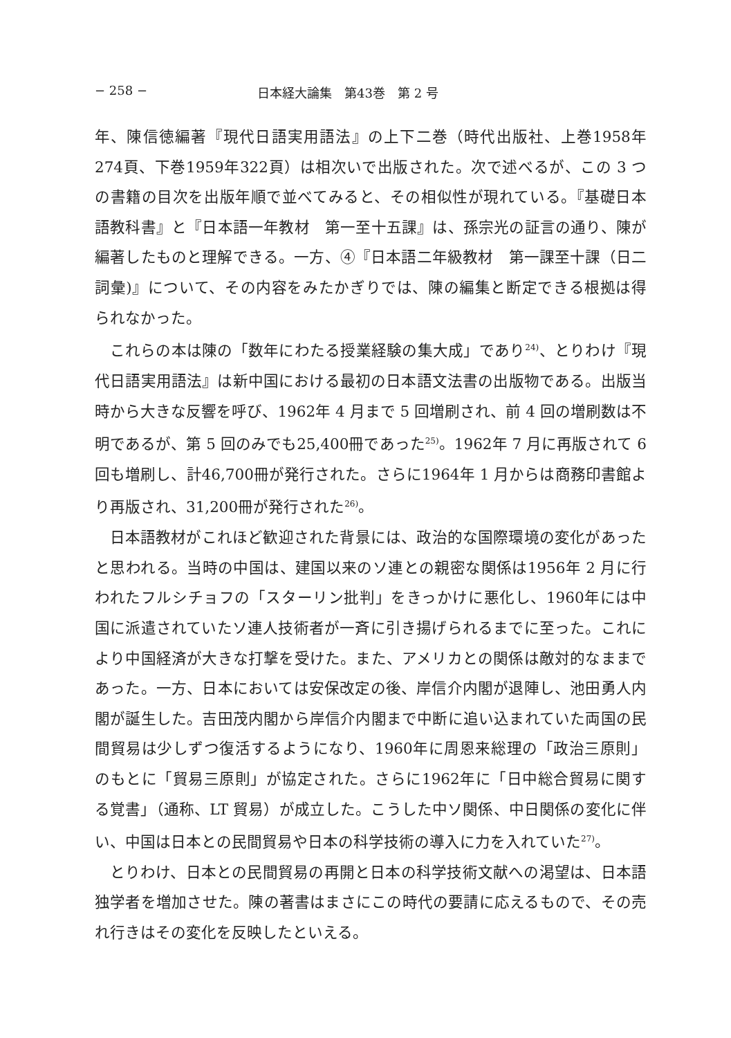− 258 − 日本経大論集　第43巻　第 2 号
年、陳信徳編著『現代日語実用語法』の上下二巻（時代出版社、上巻1958年274頁、下巻1959年322頁）は相次いで出版された。次で述べるが、この 3 つの書籍の目次を出版年順で並べてみると、その相似性が現れている。『基礎日本語教科書』と『日本語一年教材　第一至十五課』は、孫宗光の証言の通り、陳が編著したものと理解できる。一方、④『日本語二年級教材　第一課至十課（日二詞彙)』について、その内容をみたかぎりでは、陳の編集と断定できる根拠は得られなかった。
これらの本は陳の「数年にわたる授業経験の集大成」であり<sup>24)</sup>、とりわけ『現代日語実用語法』は新中国における最初の日本語文法書の出版物である。出版当時から大きな反響を呼び、1962年 4 月まで 5 回増刷され、前 4 回の増刷数は不明であるが、第 5 回のみでも25,400冊であった<sup>25)</sup>。1962年 7 月に再版されて 6 回も増刷し、計46,700冊が発行された。さらに1964年 1 月からは商務印書館より再版され、31,200冊が発行された<sup>26)</sup>。
日本語教材がこれほど歓迎された背景には、政治的な国際環境の変化があったと思われる。当時の中国は、建国以来のソ連との親密な関係は1956年 2 月に行われたフルシチョフの「スターリン批判」をきっかけに悪化し、1960年には中国に派遣されていたソ連人技術者が一斉に引き揚げられるまでに至った。これにより中国経済が大きな打撃を受けた。また、アメリカとの関係は敵対的なままであった。一方、日本においては安保改定の後、岸信介内閣が退陣し、池田勇人内閣が誕生した。吉田茂内閣から岸信介内閣まで中断に追い込まれていた両国の民間貿易は少しずつ復活するようになり、1960年に周恩来総理の「政治三原則」のもとに「貿易三原則」が協定された。さらに1962年に「日中総合貿易に関する覚書」（通称、LT 貿易）が成立した。こうした中ソ関係、中日関係の変化に伴い、中国は日本との民間貿易や日本の科学技術の導入に力を入れていた<sup>27)</sup>。
とりわけ、日本との民間貿易の再開と日本の科学技術文献への渇望は、日本語独学者を増加させた。陳の著書はまさにこの時代の要請に応えるもので、その売れ行きはその変化を反映したといえる。